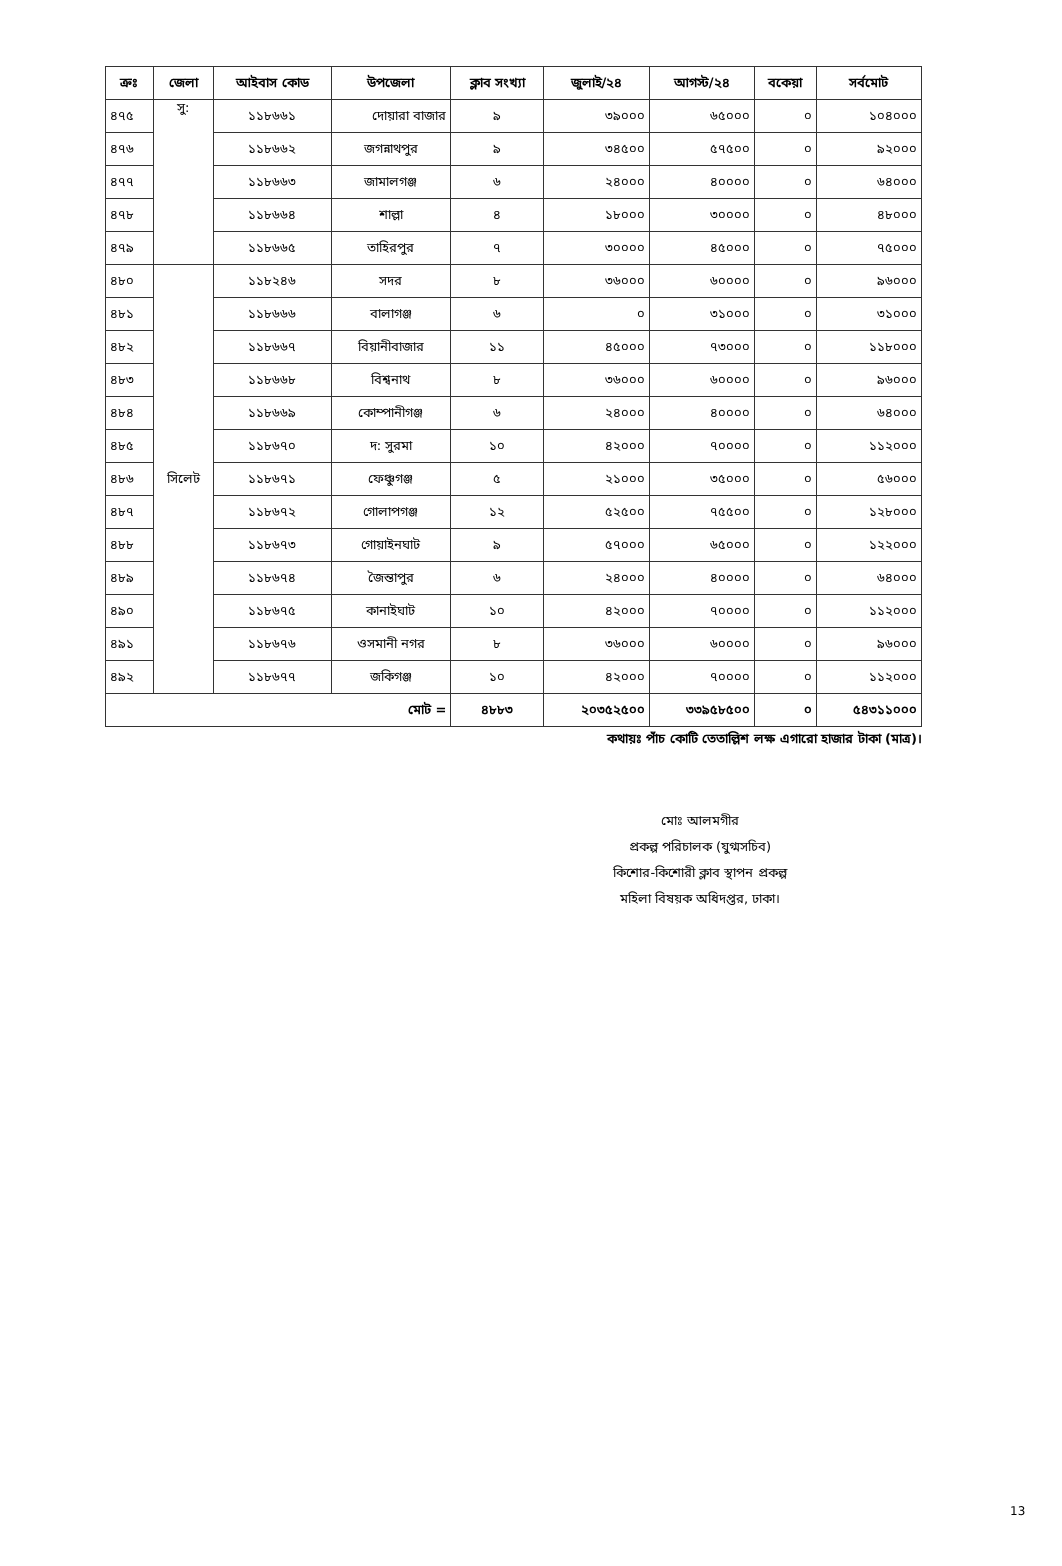| ক্রঃ | জেলা | আইবাস কোড | উপজেলা | ক্লাব সংখ্যা | জুলাই/২৪ | আগস্ট/২৪ | বকেয়া | সর্বমোট |
| --- | --- | --- | --- | --- | --- | --- | --- | --- |
| ৪৭৫ | সু: | ১১৮৬৬১ | দোয়ারা বাজার | ৯ | ৩৯০০০ | ৬৫০০০ | ০ | ১০৪০০০ |
| ৪৭৬ | | ১১৮৬৬২ | জগন্নাথপুর | ৯ | ৩৪৫০০ | ৫৭৫০০ | ০ | ৯২০০০ |
| ৪৭৭ | | ১১৮৬৬৩ | জামালগঞ্জ | ৬ | ২৪০০০ | ৪০০০০ | ০ | ৬৪০০০ |
| ৪৭৮ | | ১১৮৬৬৪ | শাল্লা | ৪ | ১৮০০০ | ৩০০০০ | ০ | ৪৮০০০ |
| ৪৭৯ | | ১১৮৬৬৫ | তাহিরপুর | ৭ | ৩০০০০ | ৪৫০০০ | ০ | ৭৫০০০ |
| ৪৮০ | সিলেট | ১১৮২৪৬ | সদর | ৮ | ৩৬০০০ | ৬০০০০ | ০ | ৯৬০০০ |
| ৪৮১ | | ১১৮৬৬৬ | বালাগঞ্জ | ৬ | ০ | ৩১০০০ | ০ | ৩১০০০ |
| ৪৮২ | | ১১৮৬৬৭ | বিয়ানীবাজার | ১১ | ৪৫০০০ | ৭৩০০০ | ০ | ১১৮০০০ |
| ৪৮৩ | | ১১৮৬৬৮ | বিশ্বনাথ | ৮ | ৩৬০০০ | ৬০০০০ | ০ | ৯৬০০০ |
| ৪৮৪ | | ১১৮৬৬৯ | কোম্পানীগঞ্জ | ৬ | ২৪০০০ | ৪০০০০ | ০ | ৬৪০০০ |
| ৪৮৫ | | ১১৮৬৭০ | দ: সুরমা | ১০ | ৪২০০০ | ৭০০০০ | ০ | ১১২০০০ |
| ৪৮৬ | | ১১৮৬৭১ | ফেঞ্চুগঞ্জ | ৫ | ২১০০০ | ৩৫০০০ | ০ | ৫৬০০০ |
| ৪৮৭ | | ১১৮৬৭২ | গোলাপগঞ্জ | ১২ | ৫২৫০০ | ৭৫৫০০ | ০ | ১২৮০০০ |
| ৪৮৮ | | ১১৮৬৭৩ | গোয়াইনঘাট | ৯ | ৫৭০০০ | ৬৫০০০ | ০ | ১২২০০০ |
| ৪৮৯ | | ১১৮৬৭৪ | জৈন্তাপুর | ৬ | ২৪০০০ | ৪০০০০ | ০ | ৬৪০০০ |
| ৪৯০ | | ১১৮৬৭৫ | কানাইঘাট | ১০ | ৪২০০০ | ৭০০০০ | ০ | ১১২০০০ |
| ৪৯১ | | ১১৮৬৭৬ | ওসমানী নগর | ৮ | ৩৬০০০ | ৬০০০০ | ০ | ৯৬০০০ |
| ৪৯২ | | ১১৮৬৭৭ | জকিগঞ্জ | ১০ | ৪২০০০ | ৭০০০০ | ০ | ১১২০০০ |
| মোট = | | | | ৪৮৮৩ | ২০৩৫২৫০০ | ৩৩৯৫৮৫০০ | ০ | ৫৪৩১১০০০ |
কথায়ঃ পাঁচ কোটি তেতাল্লিশ লক্ষ এগারো হাজার টাকা (মাত্র)।
মোঃ আলমগীর
প্রকল্প পরিচালক (যুগ্মসচিব)
কিশোর-কিশোরী ক্লাব স্থাপন প্রকল্প
মহিলা বিষয়ক অধিদপ্তর, ঢাকা।
13